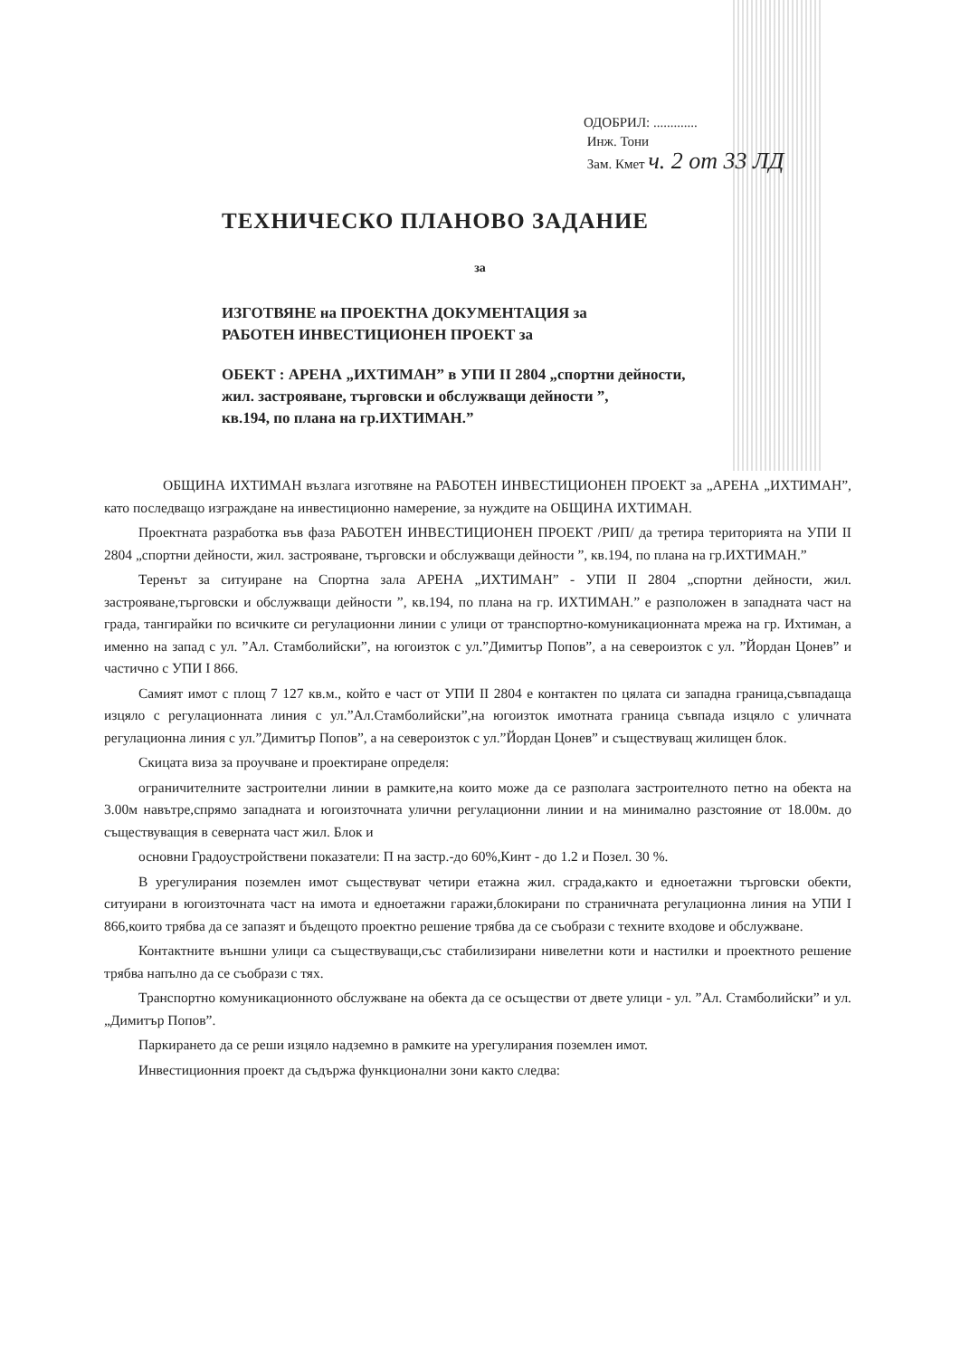ОДОБРИЛ: .............
Инж. Тони
Зам. Кмет ч. 2 от 33 ЛД
ТЕХНИЧЕСКО ПЛАНОВО ЗАДАНИЕ
за
ИЗГОТВЯНЕ на ПРОЕКТНА ДОКУМЕНТАЦИЯ за
РАБОТЕН ИНВЕСТИЦИОНЕН ПРОЕКТ за
ОБЕКТ : АРЕНА „ИХТИМАН” в УПИ II 2804 „спортни дейности,
жил. застрояване, търговски и обслужващи дейности ”,
кв.194, по плана на гр.ИХТИМАН.”
ОБЩИНА ИХТИМАН възлага изготвяне на РАБОТЕН ИНВЕСТИЦИОНЕН ПРОЕКТ за „АРЕНА „ИХТИМАН”, като последващо изграждане на инвестиционно намерение, за нуждите на ОБЩИНА ИХТИМАН.
Проектната разработка във фаза РАБОТЕН ИНВЕСТИЦИОНЕН ПРОЕКТ /РИП/ да третира територията на УПИ II 2804 „спортни дейности, жил. застрояване, търговски и обслужващи дейности ”, кв.194, по плана на гр.ИХТИМАН.”
Теренът за ситуиране на Спортна зала АРЕНА „ИХТИМАН” - УПИ II 2804 „спортни дейности, жил. застрояване,търговски и обслужващи дейности ”, кв.194, по плана на гр. ИХТИМАН.” е разположен в западната част на града, тангирайки по всичките си регулационни линии с улици от транспортно-комуникационната мрежа на гр. Ихтиман, а именно на запад с ул. ”Ал. Стамболийски”, на югоизток с ул.”Димитър Попов”, а на североизток с ул. ”Йордан Цонев” и частично с УПИ I 866.
Самият имот с площ 7 127 кв.м., който е част от УПИ II 2804 е контактен по цялата си западна граница,съвпадаща изцяло с регулационната линия с ул.”Ал.Стамболийски”,на югоизток имотната граница съвпада изцяло с уличната регулационна линия с ул.”Димитър Попов”, а на североизток с ул.”Йордан Цонев” и съществуващ жилищен блок.
Скицата виза за проучване и проектиране определя:
ограничителните застроителни линии в рамките,на които може да се разполага застроителното петно на обекта на 3.00м навътре,спрямо западната и югоизточната улични регулационни линии и на минимално разстояние от 18.00м. до съществуващия в северната част жил. Блок и
основни Градоустройствени показатели: П на застр.-до 60%,Кинт - до 1.2 и Позел. 30 %.
В урегулирания поземлен имот съществуват четири етажна жил. сграда,както и едноетажни търговски обекти, ситуирани в югоизточната част на имота и едноетажни гаражи,блокирани по страничната регулационна линия на УПИ I 866,които трябва да се запазят и бъдещото проектно решение трябва да се съобрази с техните входове и обслужване.
Контактните външни улици са съществуващи,със стабилизирани нивелетни коти и настилки и проектното решение трябва напълно да се съобрази с тях.
Транспортно комуникационното обслужване на обекта да се осъществи от двете улици - ул. ”Ал. Стамболийски” и ул. „Димитър Попов”.
Паркирането да се реши изцяло надземно в рамките на урегулирания поземлен имот.
Инвестиционния проект да съдържа функционални зони както следва: